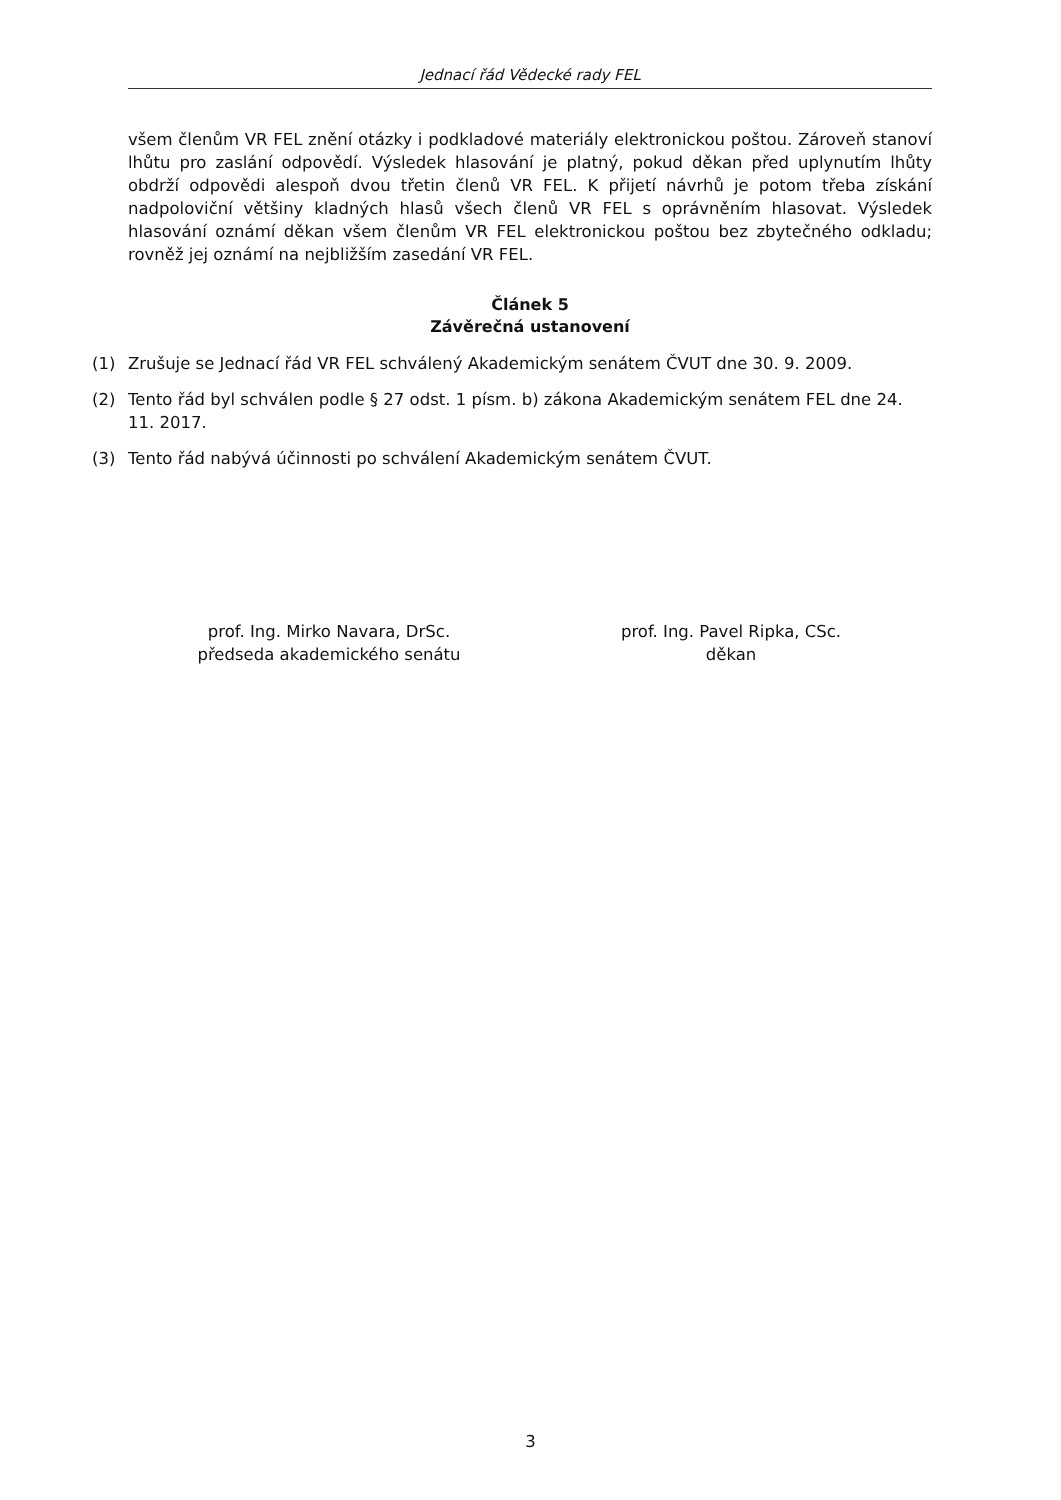Jednací řád Vědecké rady FEL
všem členům VR FEL znění otázky i podkladové materiály elektronickou poštou. Zároveň stanoví lhůtu pro zaslání odpovědí. Výsledek hlasování je platný, pokud děkan před uplynutím lhůty obdrží odpovědi alespoň dvou třetin členů VR FEL. K přijetí návrhů je potom třeba získání nadpoloviční většiny kladných hlasů všech členů VR FEL s oprávněním hlasovat. Výsledek hlasování oznámí děkan všem členům VR FEL elektronickou poštou bez zbytečného odkladu; rovněž jej oznámí na nejbližším zasedání VR FEL.
Článek 5
Závěrečná ustanovení
(1) Zrušuje se Jednací řád VR FEL schválený Akademickým senátem ČVUT dne 30. 9. 2009.
(2) Tento řád byl schválen podle § 27 odst. 1 písm. b) zákona Akademickým senátem FEL dne 24. 11. 2017.
(3) Tento řád nabývá účinnosti po schválení Akademickým senátem ČVUT.
prof. Ing. Mirko Navara, DrSc.
předseda akademického senátu
prof. Ing. Pavel Ripka, CSc.
děkan
3